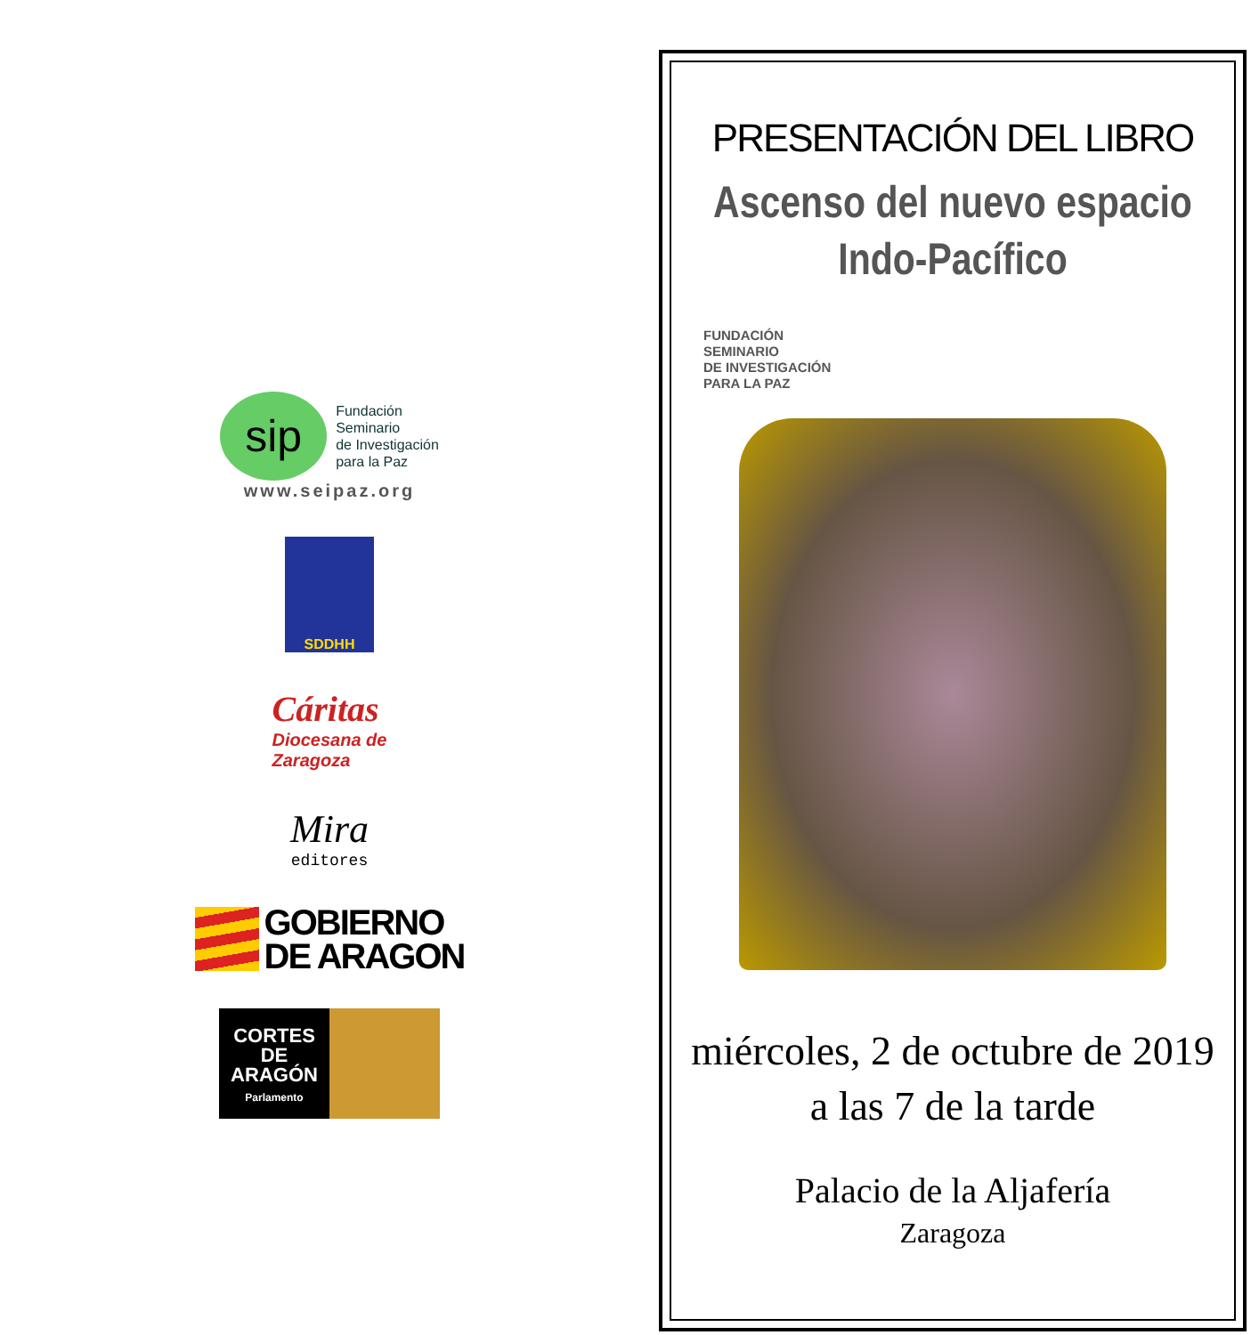sip
Fundación
Seminario
de Investigación
para la Paz
www.seipaz.org
SDDHH
Cáritas
Diocesana de
Zaragoza
Mira
editores
GOBIERNO
DE ARAGON
CORTES
DE
ARAGÓN
Parlamento
PRESENTACIÓN DEL LIBRO
Ascenso del nuevo espacio
Indo-Pacífico
FUNDACIÓN
SEMINARIO
DE INVESTIGACIÓN
PARA LA PAZ
miércoles, 2 de octubre de 2019
a las 7 de la tarde
Palacio de la Aljafería
Zaragoza